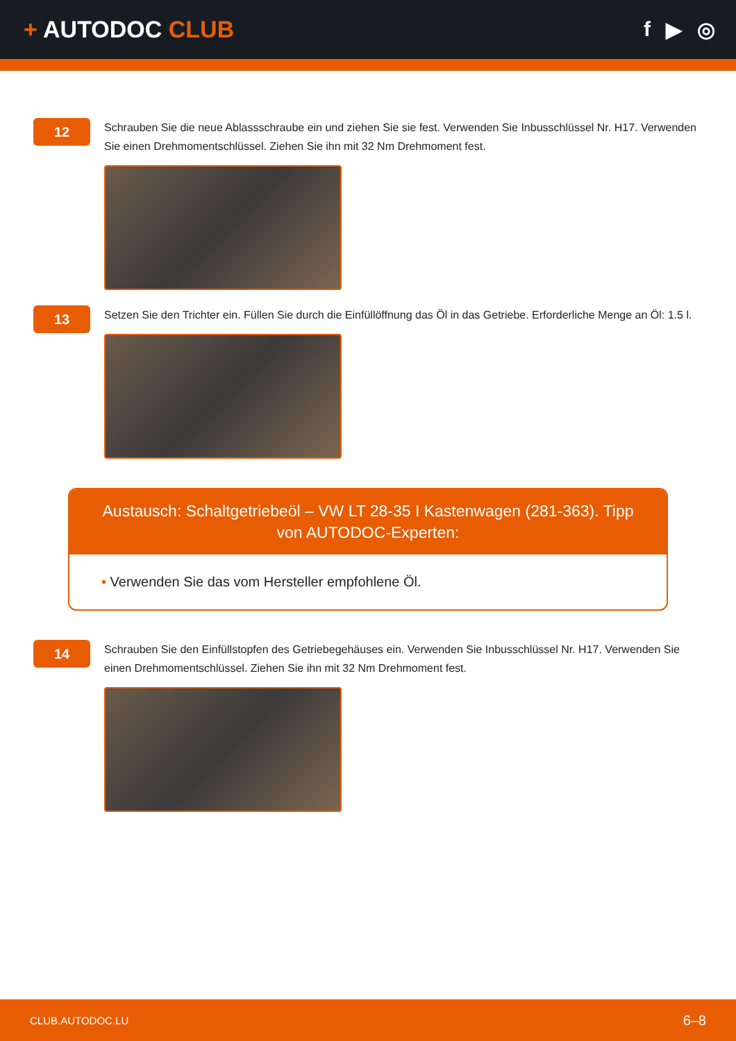+ AUTODOC CLUB f ▶ ◎
12
Schrauben Sie die neue Ablassschraube ein und ziehen Sie sie fest. Verwenden Sie Inbusschlüssel Nr. H17. Verwenden Sie einen Drehmomentschlüssel. Ziehen Sie ihn mit 32 Nm Drehmoment fest.
13
Setzen Sie den Trichter ein. Füllen Sie durch die Einfüllöffnung das Öl in das Getriebe. Erforderliche Menge an Öl: 1.5 l.
Austausch: Schaltgetriebeöl – VW LT 28-35 I Kastenwagen (281-363). Tipp von AUTODOC-Experten:
• Verwenden Sie das vom Hersteller empfohlene Öl.
14
Schrauben Sie den Einfüllstopfen des Getriebegehäuses ein. Verwenden Sie Inbusschlüssel Nr. H17. Verwenden Sie einen Drehmomentschlüssel. Ziehen Sie ihn mit 32 Nm Drehmoment fest.
CLUB.AUTODOC.LU 6–8